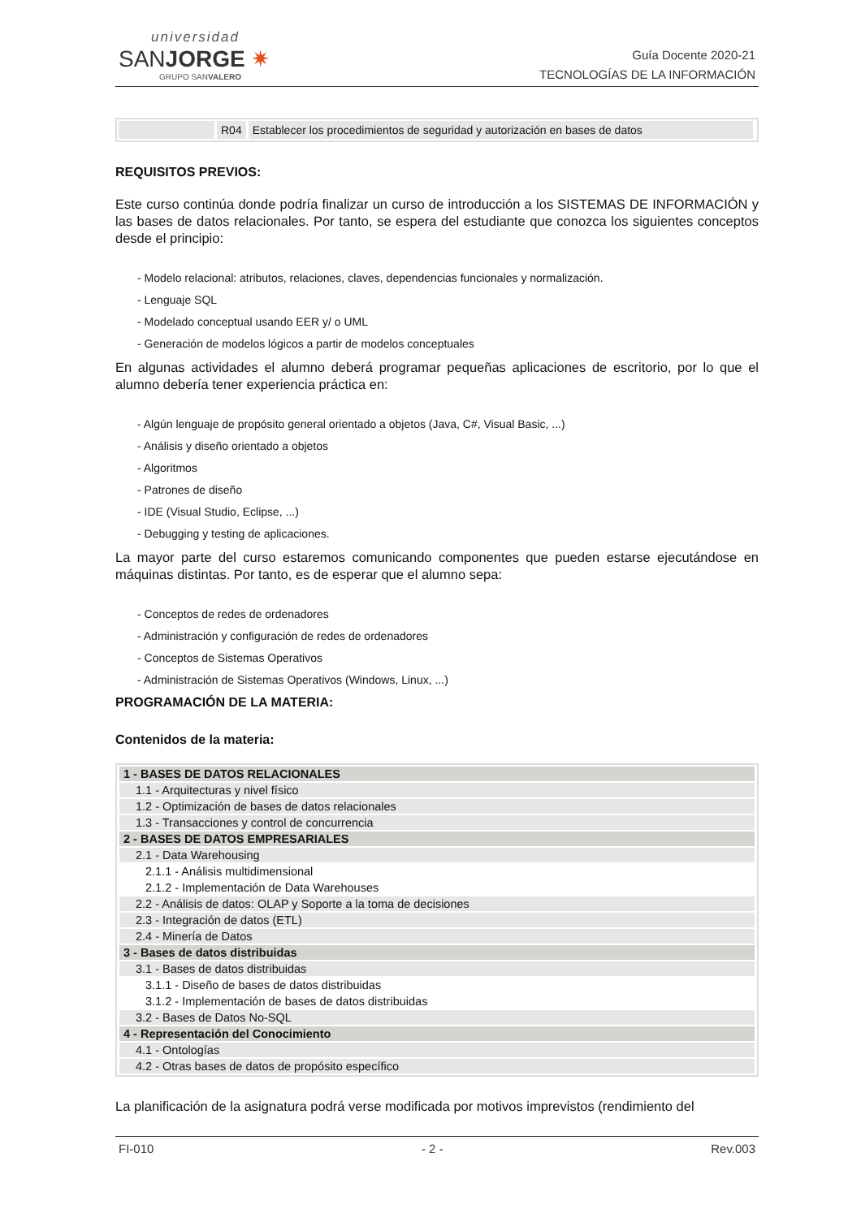universidad
SANJORGE ✷
GRUPO SANVALERO
Guía Docente 2020-21
TECNOLOGÍAS DE LA INFORMACIÓN
R04 Establecer los procedimientos de seguridad y autorización en bases de datos
REQUISITOS PREVIOS:
Este curso continúa donde podría finalizar un curso de introducción a los SISTEMAS DE INFORMACIÓN y las bases de datos relacionales. Por tanto, se espera del estudiante que conozca los siguientes conceptos desde el principio:
- Modelo relacional: atributos, relaciones, claves, dependencias funcionales y normalización.
- Lenguaje SQL
- Modelado conceptual usando EER y/ o UML
- Generación de modelos lógicos a partir de modelos conceptuales
En algunas actividades el alumno deberá programar pequeñas aplicaciones de escritorio, por lo que el alumno debería tener experiencia práctica en:
- Algún lenguaje de propósito general orientado a objetos (Java, C#, Visual Basic, ...)
- Análisis y diseño orientado a objetos
- Algoritmos
- Patrones de diseño
- IDE (Visual Studio, Eclipse, ...)
- Debugging y testing de aplicaciones.
La mayor parte del curso estaremos comunicando componentes que pueden estarse ejecutándose en máquinas distintas. Por tanto, es de esperar que el alumno sepa:
- Conceptos de redes de ordenadores
- Administración y configuración de redes de ordenadores
- Conceptos de Sistemas Operativos
- Administración de Sistemas Operativos (Windows, Linux, ...)
PROGRAMACIÓN DE LA MATERIA:
Contenidos de la materia:
| 1 - BASES DE DATOS RELACIONALES |
| 1.1 - Arquitecturas y nivel físico |
| 1.2 - Optimización de bases de datos relacionales |
| 1.3 - Transacciones y control de concurrencia |
| 2 - BASES DE DATOS EMPRESARIALES |
| 2.1 - Data Warehousing |
| 2.1.1 - Análisis multidimensional |
| 2.1.2 - Implementación de Data Warehouses |
| 2.2 - Análisis de datos: OLAP y Soporte a la toma de decisiones |
| 2.3 - Integración de datos (ETL) |
| 2.4 - Minería de Datos |
| 3 - Bases de datos distribuidas |
| 3.1 - Bases de datos distribuidas |
| 3.1.1 - Diseño de bases de datos distribuidas |
| 3.1.2 - Implementación de bases de datos distribuidas |
| 3.2 - Bases de Datos No-SQL |
| 4 - Representación del Conocimiento |
| 4.1 - Ontologías |
| 4.2 - Otras bases de datos de propósito específico |
La planificación de la asignatura podrá verse modificada por motivos imprevistos (rendimiento del
FI-010 - 2 - Rev.003